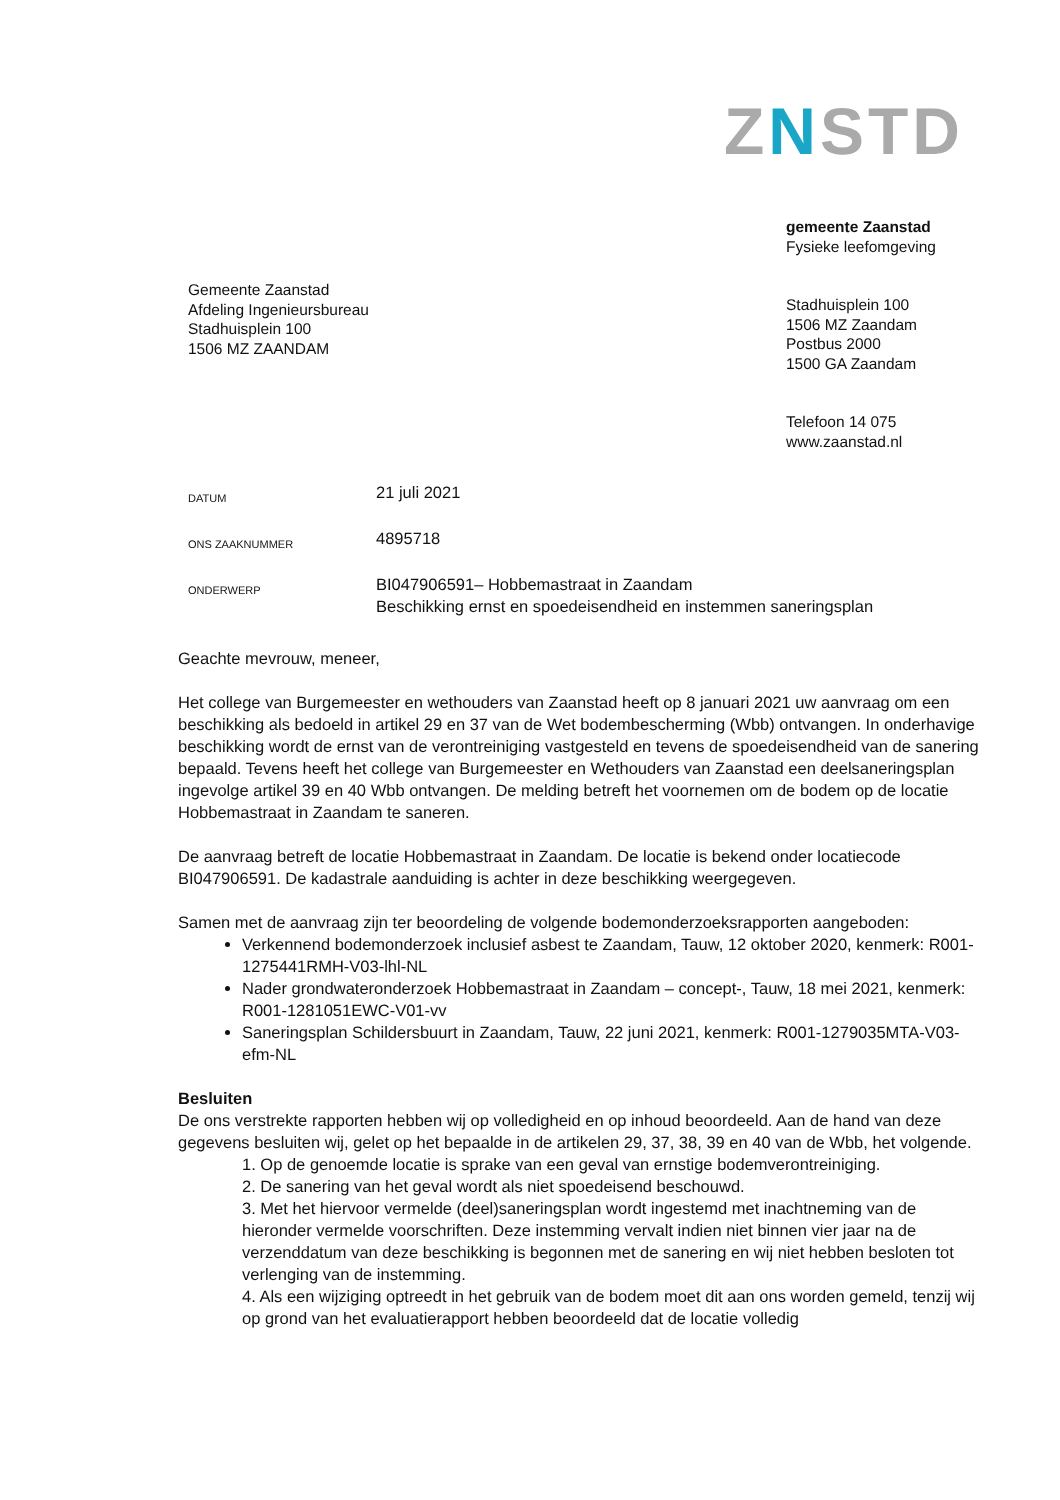ZNSTD
Gemeente Zaanstad
Afdeling Ingenieursbureau
Stadhuisplein 100
1506 MZ ZAANDAM
gemeente Zaanstad
Fysieke leefomgeving
Stadhuisplein 100
1506 MZ Zaandam
Postbus 2000
1500 GA Zaandam
Telefoon 14 075
www.zaanstad.nl
DATUM
21 juli 2021
ONS ZAAKNUMMER
4895718
ONDERWERP
BI047906591– Hobbemastraat in Zaandam
Beschikking ernst en spoedeisendheid en instemmen saneringsplan
Geachte mevrouw, meneer,
Het college van Burgemeester en wethouders van Zaanstad heeft op 8 januari 2021 uw aanvraag om een beschikking als bedoeld in artikel 29 en 37 van de Wet bodembescherming (Wbb) ontvangen. In onderhavige beschikking wordt de ernst van de verontreiniging vastgesteld en tevens de spoedeisendheid van de sanering bepaald. Tevens heeft het college van Burgemeester en Wethouders van Zaanstad een deelsaneringsplan ingevolge artikel 39 en 40 Wbb ontvangen. De melding betreft het voornemen om de bodem op de locatie Hobbemastraat in Zaandam te saneren.
De aanvraag betreft de locatie Hobbemastraat in Zaandam. De locatie is bekend onder locatiecode BI047906591. De kadastrale aanduiding is achter in deze beschikking weergegeven.
Samen met de aanvraag zijn ter beoordeling de volgende bodemonderzoeksrapporten aangeboden:
Verkennend bodemonderzoek inclusief asbest te Zaandam, Tauw, 12 oktober 2020, kenmerk: R001-1275441RMH-V03-lhl-NL
Nader grondwateronderzoek Hobbemastraat in Zaandam – concept-, Tauw, 18 mei 2021, kenmerk: R001-1281051EWC-V01-vv
Saneringsplan Schildersbuurt in Zaandam, Tauw, 22 juni 2021, kenmerk: R001-1279035MTA-V03-efm-NL
Besluiten
De ons verstrekte rapporten hebben wij op volledigheid en op inhoud beoordeeld. Aan de hand van deze gegevens besluiten wij, gelet op het bepaalde in de artikelen 29, 37, 38, 39 en 40 van de Wbb, het volgende.
1. Op de genoemde locatie is sprake van een geval van ernstige bodemverontreiniging.
2. De sanering van het geval wordt als niet spoedeisend beschouwd.
3. Met het hiervoor vermelde (deel)saneringsplan wordt ingestemd met inachtneming van de hieronder vermelde voorschriften. Deze instemming vervalt indien niet binnen vier jaar na de verzenddatum van deze beschikking is begonnen met de sanering en wij niet hebben besloten tot verlenging van de instemming.
4. Als een wijziging optreedt in het gebruik van de bodem moet dit aan ons worden gemeld, tenzij wij op grond van het evaluatierapport hebben beoordeeld dat de locatie volledig